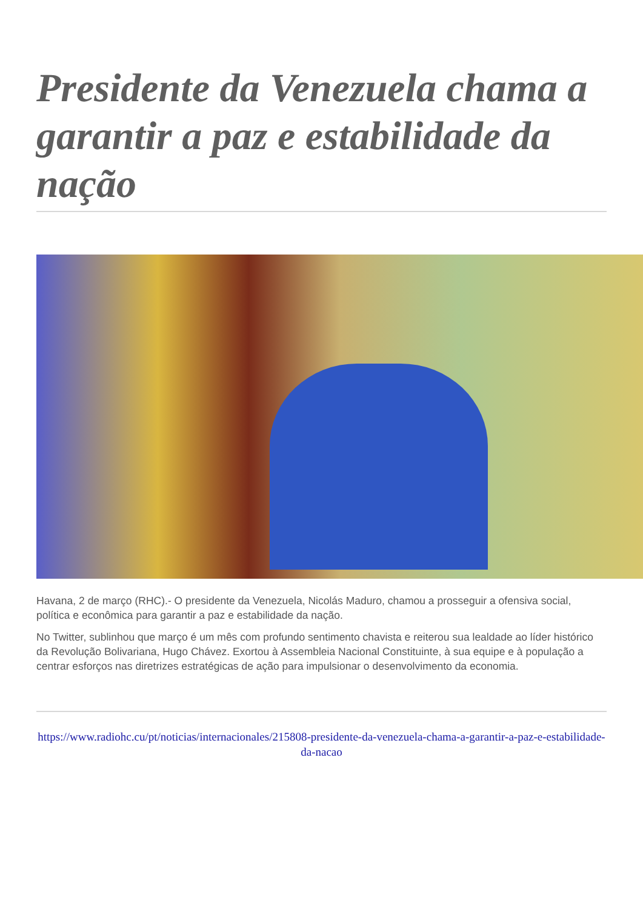Presidente da Venezuela chama a garantir a paz e estabilidade da nação
Havana, 2 de março (RHC).- O presidente da Venezuela, Nicolás Maduro, chamou a prosseguir a ofensiva social, política e econômica para garantir a paz e estabilidade da nação.
No Twitter, sublinhou que março é um mês com profundo sentimento chavista e reiterou sua lealdade ao líder histórico da Revolução Bolivariana, Hugo Chávez. Exortou à Assembleia Nacional Constituinte, à sua equipe e à população a centrar esforços nas diretrizes estratégicas de ação para impulsionar o desenvolvimento da economia.
https://www.radiohc.cu/pt/noticias/internacionales/215808-presidente-da-venezuela-chama-a-garantir-a-paz-e-estabilidade-da-nacao